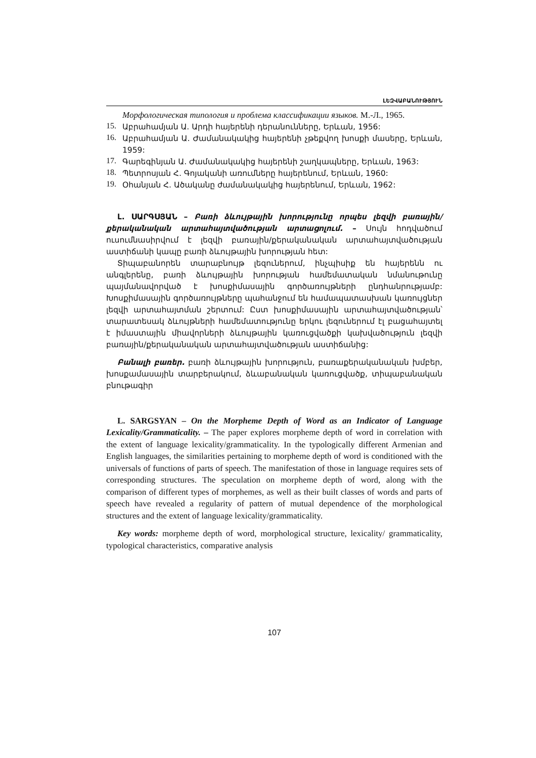ԼԵԶՎԱԲԱՆՈՒԹՅՈՒՆ
Морфологическая типология и проблема классификации языков. М.-Л., 1965.
15.
Աբրահամյան Ա. Արդի հայերենի դերանունները, Երևան, 1956:
16.
Աբրահամյան Ա. Ժամանակակից հայերենի չթեքվող խոսքի մասերը, Երևան, 1959:
17.
Գարեգինյան Ա. Ժամանակակից հայերենի շաղկապները, Երևան, 1963:
18.
Պետրոսյան Հ. Գոյականի առումները հայերենում, Երևան, 1960:
19.
Օհանյան Հ. Ածականը ժամանակակից հայերենում, Երևան, 1962:
Լ. ՍԱՐԳՍՅԱՆ – Բառի ձևույթային խորությունը որպես լեզվի բառային/ քերականական արտահայտվածության արտացոլում. – Սույն հոդվածում ուսումնասիրվում է լեզվի բառային/քերականական արտահայտվածության աստիճանի կապը բառի ձևույթային խորության հետ:
Տիպաբանորեն տարաբնույթ լեզուներում, ինչպիսիք են հայերենն ու անգլերենը, բառի ձևույթային խորության համեմատական նմանութունը պայմանավորված է խոսքիմասային գործառույթների ընդհանրությամբ: Խոսքիմասային գործառույթները պահանջում են համապատասխան կառույցներ լեզվի արտահայտման շերտում: Ըստ խոսքիմասային արտահայտվածության՝ տարատեսակ ձևույթների համեմատությունը երկու լեզուներում էլ բացահայտել է իմաստային միավորների ձևույթային կառուցվածքի կախվածություն լեզվի բառային/քերականական արտահայտվածության աստիճանից:
Բանալի բառեր. բառի ձևույթային խորություն, բառաքերականական խմբեր, խոսքամասային տարբերակում, ձևաբանական կառուցվածք, տիպաբանական բնութագիր
L. SARGSYAN – On the Morpheme Depth of Word as an Indicator of Language Lexicality/Grammaticality. – The paper explores morpheme depth of word in correlation with the extent of language lexicality/grammaticality. In the typologically different Armenian and English languages, the similarities pertaining to morpheme depth of word is conditioned with the universals of functions of parts of speech. The manifestation of those in language requires sets of corresponding structures. The speculation on morpheme depth of word, along with the comparison of different types of morphemes, as well as their built classes of words and parts of speech have revealed a regularity of pattern of mutual dependence of the morphological structures and the extent of language lexicality/grammaticality.
Key words: morpheme depth of word, morphological structure, lexicality/ grammaticality, typological characteristics, comparative analysis
107